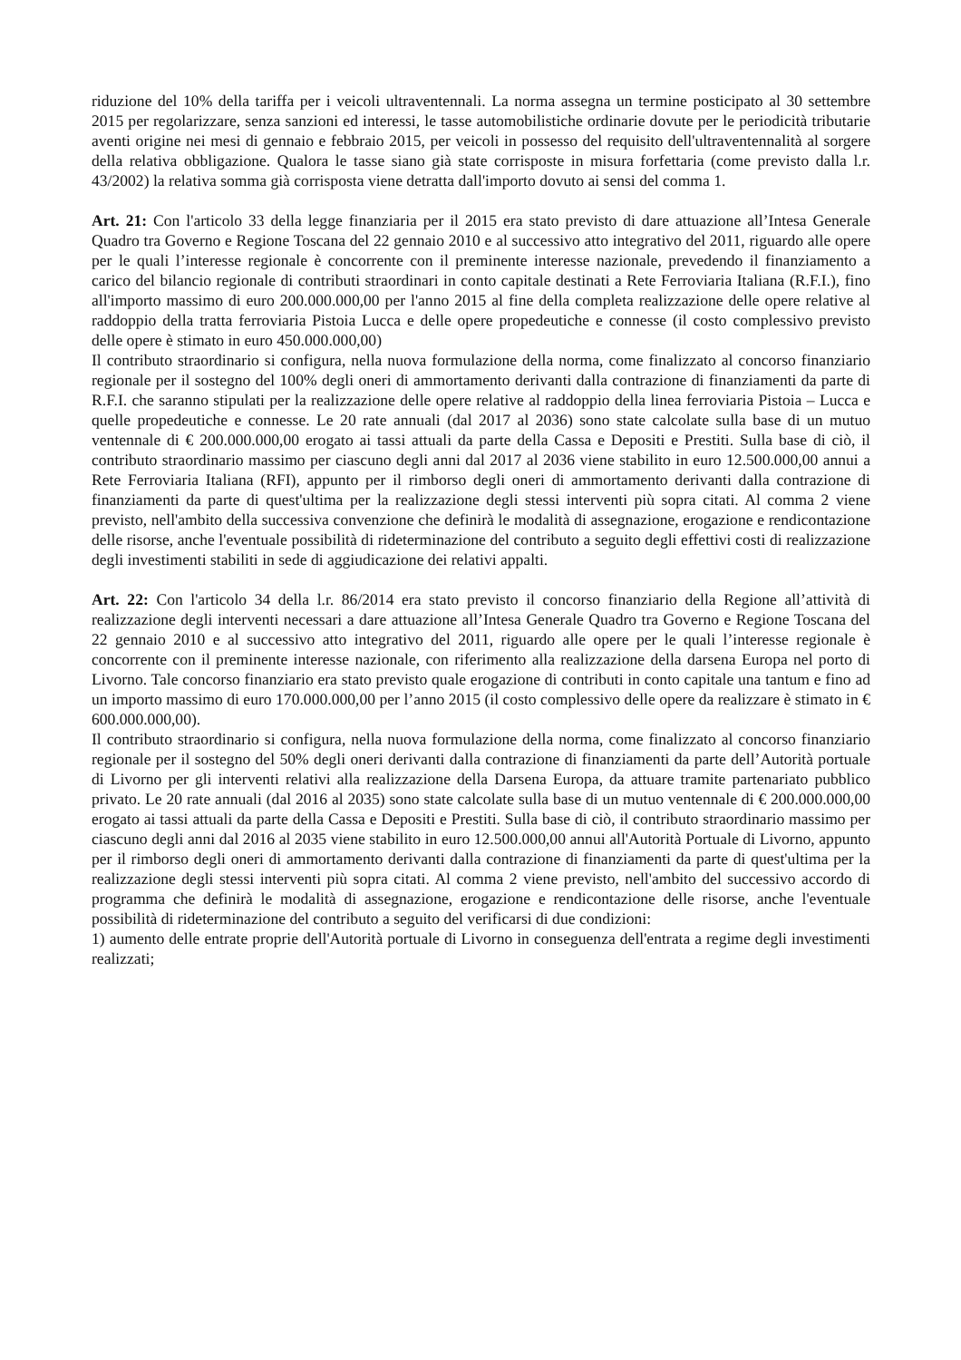riduzione del 10% della tariffa per i veicoli ultraventennali. La norma assegna un termine posticipato al 30 settembre 2015 per regolarizzare, senza sanzioni ed interessi, le tasse automobilistiche ordinarie dovute per le periodicità tributarie aventi origine nei mesi di gennaio e febbraio 2015, per veicoli in possesso del requisito dell'ultraventennalità al sorgere della relativa obbligazione. Qualora le tasse siano già state corrisposte in misura forfettaria (come previsto dalla l.r. 43/2002) la relativa somma già corrisposta viene detratta dall'importo dovuto ai sensi del comma 1.
Art. 21: Con l'articolo 33 della legge finanziaria per il 2015 era stato previsto di dare attuazione all’Intesa Generale Quadro tra Governo e Regione Toscana del 22 gennaio 2010 e al successivo atto integrativo del 2011, riguardo alle opere per le quali l’interesse regionale è concorrente con il preminente interesse nazionale, prevedendo il finanziamento a carico del bilancio regionale di contributi straordinari in conto capitale destinati a Rete Ferroviaria Italiana (R.F.I.), fino all'importo massimo di euro 200.000.000,00 per l'anno 2015 al fine della completa realizzazione delle opere relative al raddoppio della tratta ferroviaria Pistoia Lucca e delle opere propedeutiche e connesse (il costo complessivo previsto delle opere è stimato in euro 450.000.000,00)
Il contributo straordinario si configura, nella nuova formulazione della norma, come finalizzato al concorso finanziario regionale per il sostegno del 100% degli oneri di ammortamento derivanti dalla contrazione di finanziamenti da parte di R.F.I. che saranno stipulati per la realizzazione delle opere relative al raddoppio della linea ferroviaria Pistoia – Lucca e quelle propedeutiche e connesse. Le 20 rate annuali (dal 2017 al 2036) sono state calcolate sulla base di un mutuo ventennale di € 200.000.000,00 erogato ai tassi attuali da parte della Cassa e Depositi e Prestiti. Sulla base di ciò, il contributo straordinario massimo per ciascuno degli anni dal 2017 al 2036 viene stabilito in euro 12.500.000,00 annui a Rete Ferroviaria Italiana (RFI), appunto per il rimborso degli oneri di ammortamento derivanti dalla contrazione di finanziamenti da parte di quest'ultima per la realizzazione degli stessi interventi più sopra citati. Al comma 2 viene previsto, nell'ambito della successiva convenzione che definirà le modalità di assegnazione, erogazione e rendicontazione delle risorse, anche l'eventuale possibilità di rideterminazione del contributo a seguito degli effettivi costi di realizzazione degli investimenti stabiliti in sede di aggiudicazione dei relativi appalti.
Art. 22: Con l'articolo 34 della l.r. 86/2014 era stato previsto il concorso finanziario della Regione all’attività di realizzazione degli interventi necessari a dare attuazione all’Intesa Generale Quadro tra Governo e Regione Toscana del 22 gennaio 2010 e al successivo atto integrativo del 2011, riguardo alle opere per le quali l’interesse regionale è concorrente con il preminente interesse nazionale, con riferimento alla realizzazione della darsena Europa nel porto di Livorno. Tale concorso finanziario era stato previsto quale erogazione di contributi in conto capitale una tantum e fino ad un importo massimo di euro 170.000.000,00 per l’anno 2015 (il costo complessivo delle opere da realizzare è stimato in € 600.000.000,00).
Il contributo straordinario si configura, nella nuova formulazione della norma, come finalizzato al concorso finanziario regionale per il sostegno del 50% degli oneri derivanti dalla contrazione di finanziamenti da parte dell’Autorità portuale di Livorno per gli interventi relativi alla realizzazione della Darsena Europa, da attuare tramite partenariato pubblico privato. Le 20 rate annuali (dal 2016 al 2035) sono state calcolate sulla base di un mutuo ventennale di € 200.000.000,00 erogato ai tassi attuali da parte della Cassa e Depositi e Prestiti. Sulla base di ciò, il contributo straordinario massimo per ciascuno degli anni dal 2016 al 2035 viene stabilito in euro 12.500.000,00 annui all'Autorità Portuale di Livorno, appunto per il rimborso degli oneri di ammortamento derivanti dalla contrazione di finanziamenti da parte di quest'ultima per la realizzazione degli stessi interventi più sopra citati. Al comma 2 viene previsto, nell'ambito del successivo accordo di programma che definirà le modalità di assegnazione, erogazione e rendicontazione delle risorse, anche l'eventuale possibilità di rideterminazione del contributo a seguito del verificarsi di due condizioni:
1) aumento delle entrate proprie dell'Autorità portuale di Livorno in conseguenza dell'entrata a regime degli investimenti realizzati;